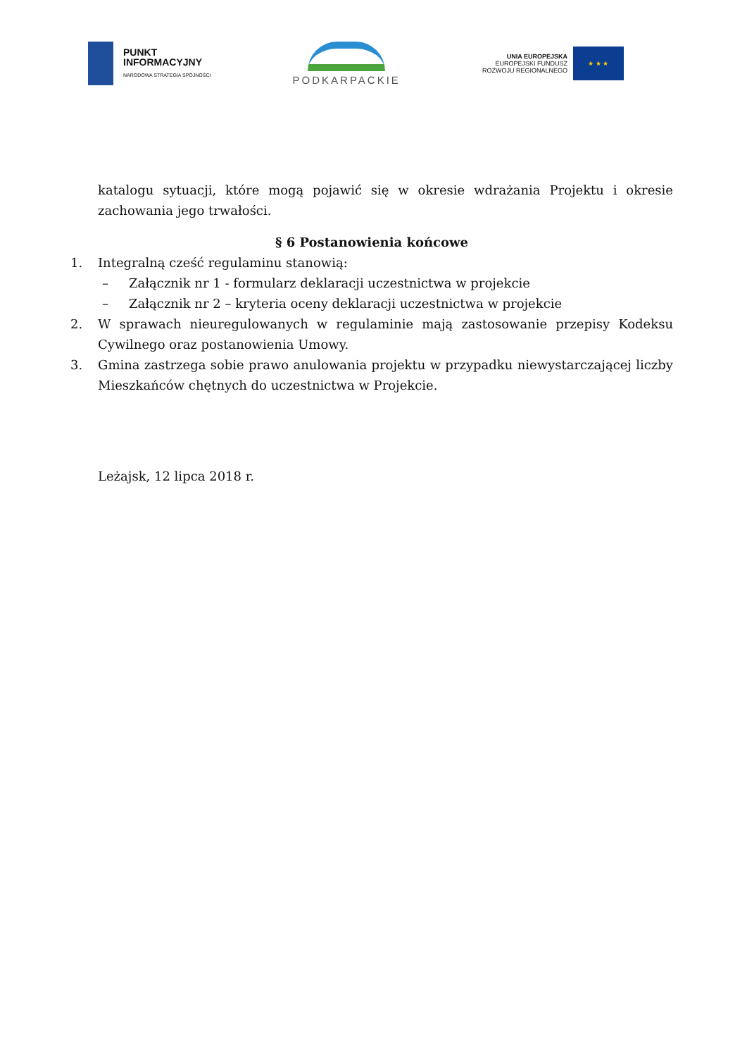PUNKT
INFORMACYJNY
NARODOWA STRATEGIA SPÓJNOŚCI
PODKARPACKIE
UNIA EUROPEJSKA
EUROPEJSKI FUNDUSZ
ROZWOJU REGIONALNEGO
★ ★ ★
katalogu sytuacji, które mogą pojawić się w okresie wdrażania Projektu i okresie zachowania jego trwałości.
§ 6 Postanowienia końcowe
1. Integralną cześć regulaminu stanowią:
– Załącznik nr 1 - formularz deklaracji uczestnictwa w projekcie
– Załącznik nr 2 – kryteria oceny deklaracji uczestnictwa w projekcie
2. W sprawach nieuregulowanych w regulaminie mają zastosowanie przepisy Kodeksu Cywilnego oraz postanowienia Umowy.
3. Gmina zastrzega sobie prawo anulowania projektu w przypadku niewystarczającej liczby Mieszkańców chętnych do uczestnictwa w Projekcie.
Leżajsk, 12 lipca 2018 r.